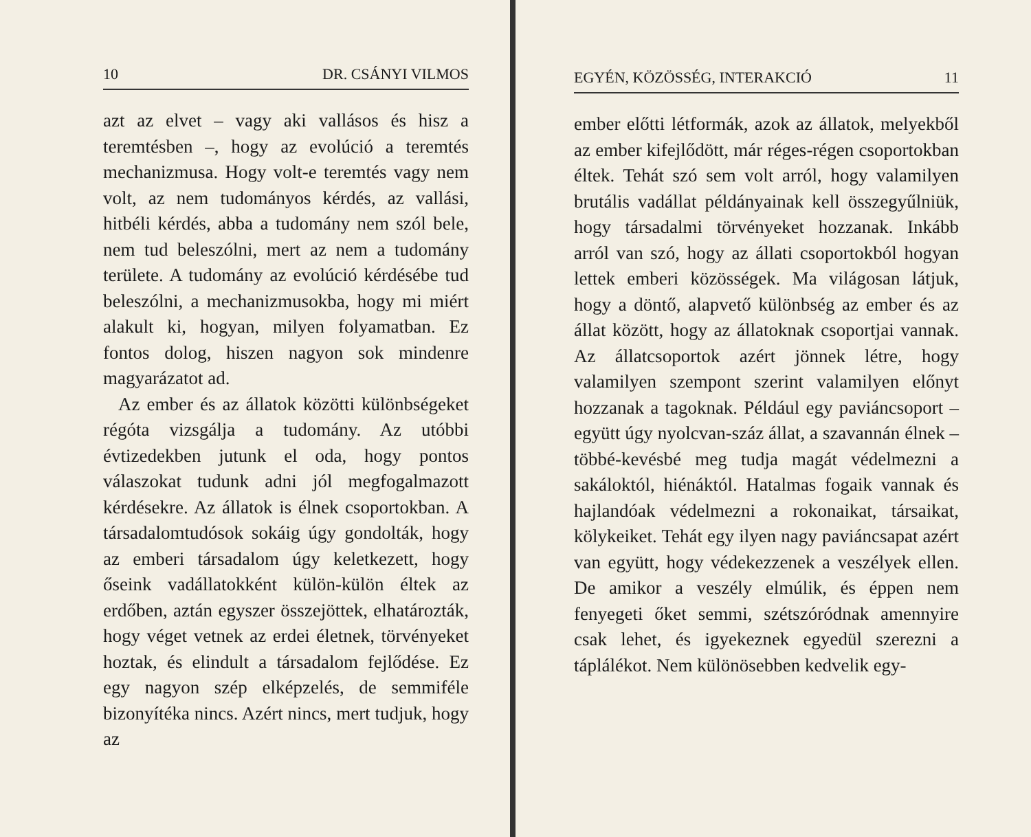10 DR. CSÁNYI VILMOS
azt az elvet – vagy aki vallásos és hisz a teremtésben –, hogy az evolúció a teremtés mechanizmusa. Hogy volt-e teremtés vagy nem volt, az nem tudományos kérdés, az vallási, hitbéli kérdés, abba a tudomány nem szól bele, nem tud beleszólni, mert az nem a tudomány területe. A tudomány az evolúció kérdésébe tud beleszólni, a mechanizmusokba, hogy mi miért alakult ki, hogyan, milyen folyamatban. Ez fontos dolog, hiszen nagyon sok mindenre magyarázatot ad.
Az ember és az állatok közötti különbségeket régóta vizsgálja a tudomány. Az utóbbi évtizedekben jutunk el oda, hogy pontos válaszokat tudunk adni jól megfogalmazott kérdésekre. Az állatok is élnek csoportokban. A társadalomtudósok sokáig úgy gondolták, hogy az emberi társadalom úgy keletkezett, hogy őseink vadállatokként külön-külön éltek az erdőben, aztán egyszer összejöttek, elhatározták, hogy véget vetnek az erdei életnek, törvényeket hoztak, és elindult a társadalom fejlődése. Ez egy nagyon szép elképzelés, de semmiféle bizonyítéka nincs. Azért nincs, mert tudjuk, hogy az
EGYÉN, KÖZÖSSÉG, INTERAKCIÓ 11
ember előtti létformák, azok az állatok, melyekből az ember kifejlődött, már réges-régen csoportokban éltek. Tehát szó sem volt arról, hogy valamilyen brutális vadállat példányainak kell összegyűlniük, hogy társadalmi törvényeket hozzanak. Inkább arról van szó, hogy az állati csoportokból hogyan lettek emberi közösségek. Ma világosan látjuk, hogy a döntő, alapvető különbség az ember és az állat között, hogy az állatoknak csoportjai vannak. Az állatcsoportok azért jönnek létre, hogy valamilyen szempont szerint valamilyen előnyt hozzanak a tagoknak. Például egy paviáncsoport – együtt úgy nyolcvan-száz állat, a szavannán élnek – többé-kevésbé meg tudja magát védelmezni a sakáloktól, hiénáktól. Hatalmas fogaik vannak és hajlandóak védelmezni a rokonaikat, társaikat, kölykeiket. Tehát egy ilyen nagy paviáncsapat azért van együtt, hogy védekezzenek a veszélyek ellen. De amikor a veszély elmúlik, és éppen nem fenyegeti őket semmi, szétszóródnak amennyire csak lehet, és igyekeznek egyedül szerezni a táplálékot. Nem különösebben kedvelik egy-